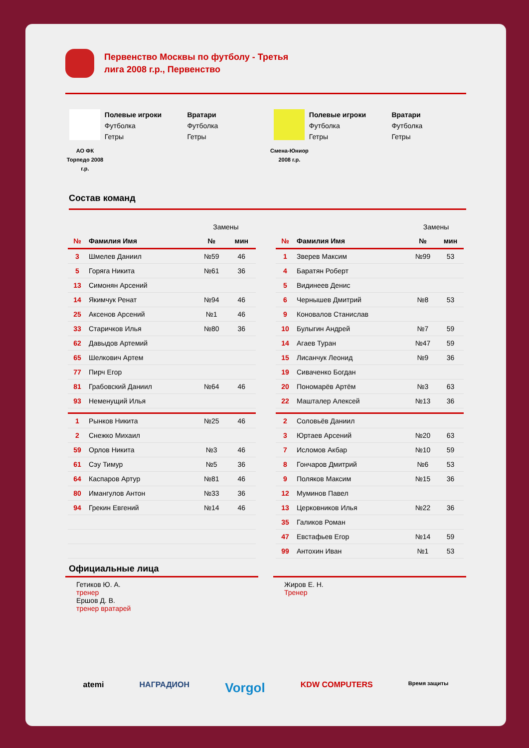Первенство Москвы по футболу - Третья лига 2008 г.р., Первенство
АО ФК Торпедо 2008 г.р.
Полевые игроки
Футболка
Гетры
Вратари
Футболка
Гетры
Смена-Юниор 2008 г.р.
Полевые игроки
Футболка
Гетры
Вратари
Футболка
Гетры
Состав команд
| | | Замены | |
| № | Фамилия Имя | № | мин |
| 3 | Шмелев Даниил | №59 | 46 |
| 5 | Горяга Никита | №61 | 36 |
| 13 | Симонян Арсений | | |
| 14 | Якимчук Ренат | №94 | 46 |
| 25 | Аксенов Арсений | №1 | 46 |
| 33 | Старичков Илья | №80 | 36 |
| 62 | Давыдов Артемий | | |
| 65 | Шелкович Артем | | |
| 77 | Пирч Егор | | |
| 81 | Грабовский Даниил | №64 | 46 |
| 93 | Неменущий Илья | | |
| 1 | Рынков Никита | №25 | 46 |
| 2 | Снежко Михаил | | |
| 59 | Орлов Никита | №3 | 46 |
| 61 | Сэу Тимур | №5 | 36 |
| 64 | Каспаров Артур | №81 | 46 |
| 80 | Имангулов Антон | №33 | 36 |
| 94 | Грекин Евгений | №14 | 46 |
| | | Замены | |
| № | Фамилия Имя | № | мин |
| 1 | Зверев Максим | №99 | 53 |
| 4 | Баратян Роберт | | |
| 5 | Видинеев Денис | | |
| 6 | Чернышев Дмитрий | №8 | 53 |
| 9 | Коновалов Станислав | | |
| 10 | Булыгин Андрей | №7 | 59 |
| 14 | Агаев Туран | №47 | 59 |
| 15 | Лисанчук Леонид | №9 | 36 |
| 19 | Сиваченко Богдан | | |
| 20 | Пономарёв Артём | №3 | 63 |
| 22 | Машталер Алексей | №13 | 36 |
| 2 | Соловьёв Даниил | | |
| 3 | Юртаев Арсений | №20 | 63 |
| 7 | Исломов Акбар | №10 | 59 |
| 8 | Гончаров Дмитрий | №6 | 53 |
| 9 | Поляков Максим | №15 | 36 |
| 12 | Муминов Павел | | |
| 13 | Церковников Илья | №22 | 36 |
| 35 | Галиков Роман | | |
| 47 | Евстафьев Егор | №14 | 59 |
| 99 | Антохин Иван | №1 | 53 |
Официальные лица
Гетиков Ю. А.
тренер
Ершов Д. В.
тренер вратарей
Жиров Е. Н.
Тренер
atemi НАГРАДИОН Vorgol KDW COMPUTERS Время защиты